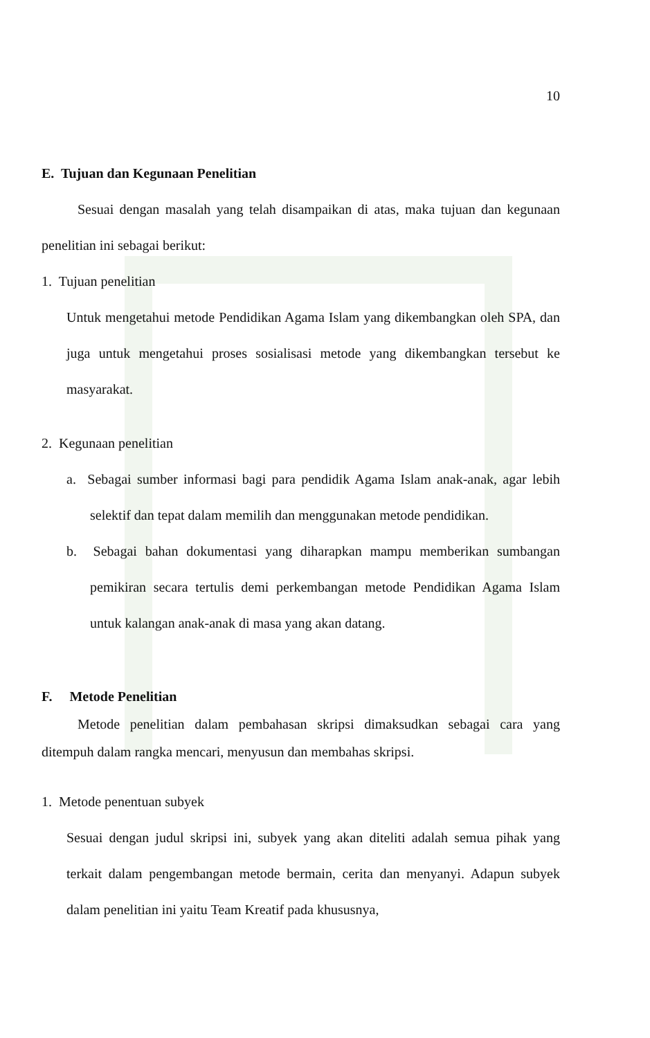10
E. Tujuan dan Kegunaan Penelitian
Sesuai dengan masalah yang telah disampaikan di atas, maka tujuan dan kegunaan penelitian ini sebagai berikut:
1. Tujuan penelitian
Untuk mengetahui metode Pendidikan Agama Islam yang dikembangkan oleh SPA, dan juga untuk mengetahui proses sosialisasi metode yang dikembangkan tersebut ke masyarakat.
2. Kegunaan penelitian
a. Sebagai sumber informasi bagi para pendidik Agama Islam anak-anak, agar lebih selektif dan tepat dalam memilih dan menggunakan metode pendidikan.
b. Sebagai bahan dokumentasi yang diharapkan mampu memberikan sumbangan pemikiran secara tertulis demi perkembangan metode Pendidikan Agama Islam untuk kalangan anak-anak di masa yang akan datang.
F. Metode Penelitian
Metode penelitian dalam pembahasan skripsi dimaksudkan sebagai cara yang ditempuh dalam rangka mencari, menyusun dan membahas skripsi.
1. Metode penentuan subyek
Sesuai dengan judul skripsi ini, subyek yang akan diteliti adalah semua pihak yang terkait dalam pengembangan metode bermain, cerita dan menyanyi. Adapun subyek dalam penelitian ini yaitu Team Kreatif pada khususnya,